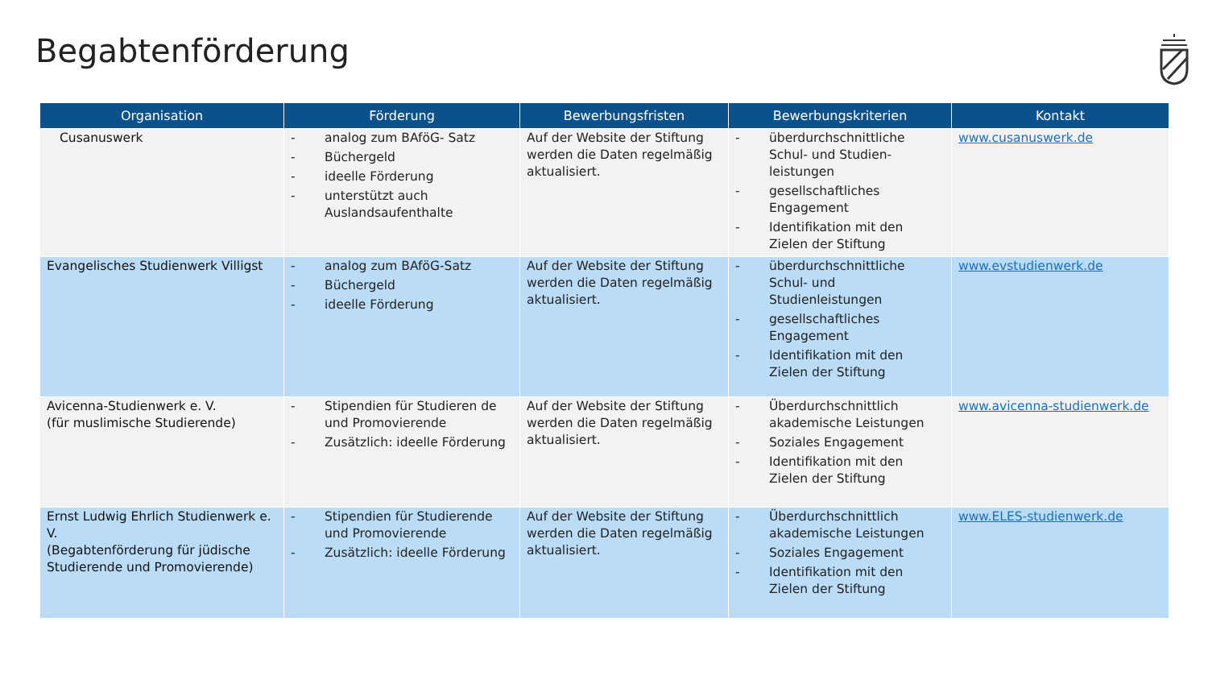Begabtenförderung
| Organisation | Förderung | Bewerbungsfristen | Bewerbungskriterien | Kontakt |
| --- | --- | --- | --- | --- |
| Cusanuswerk | - analog zum BAföG- Satz - Büchergeld - ideelle Förderung - unterstützt auch Auslandsaufenthalte | Auf der Website der Stiftung werden die Daten regelmäßig aktualisiert. | - überdurchschnittliche Schul- und Studien-leistungen - gesellschaftliches Engagement - Identifikation mit den Zielen der Stiftung | www.cusanuswerk.de |
| Evangelisches Studienwerk Villigst | - analog zum BAföG-Satz - Büchergeld - ideelle Förderung | Auf der Website der Stiftung werden die Daten regelmäßig aktualisiert. | - überdurchschnittliche Schul- und Studienleistungen - gesellschaftliches Engagement - Identifikation mit den Zielen der Stiftung | www.evstudienwerk.de |
| Avicenna-Studienwerk e. V. (für muslimische Studierende) | - Stipendien für Studieren de und Promovierende - Zusätzlich: ideelle Förderung | Auf der Website der Stiftung werden die Daten regelmäßig aktualisiert. | - Überdurchschnittlich akademische Leistungen - Soziales Engagement - Identifikation mit den Zielen der Stiftung | www.avicenna-studienwerk.de |
| Ernst Ludwig Ehrlich Studienwerk e. V. (Begabtenförderung für jüdische Studierende und Promovierende) | - Stipendien für Studierende und Promovierende - Zusätzlich: ideelle Förderung | Auf der Website der Stiftung werden die Daten regelmäßig aktualisiert. | - Überdurchschnittlich akademische Leistungen - Soziales Engagement - Identifikation mit den Zielen der Stiftung | www.ELES-studienwerk.de |